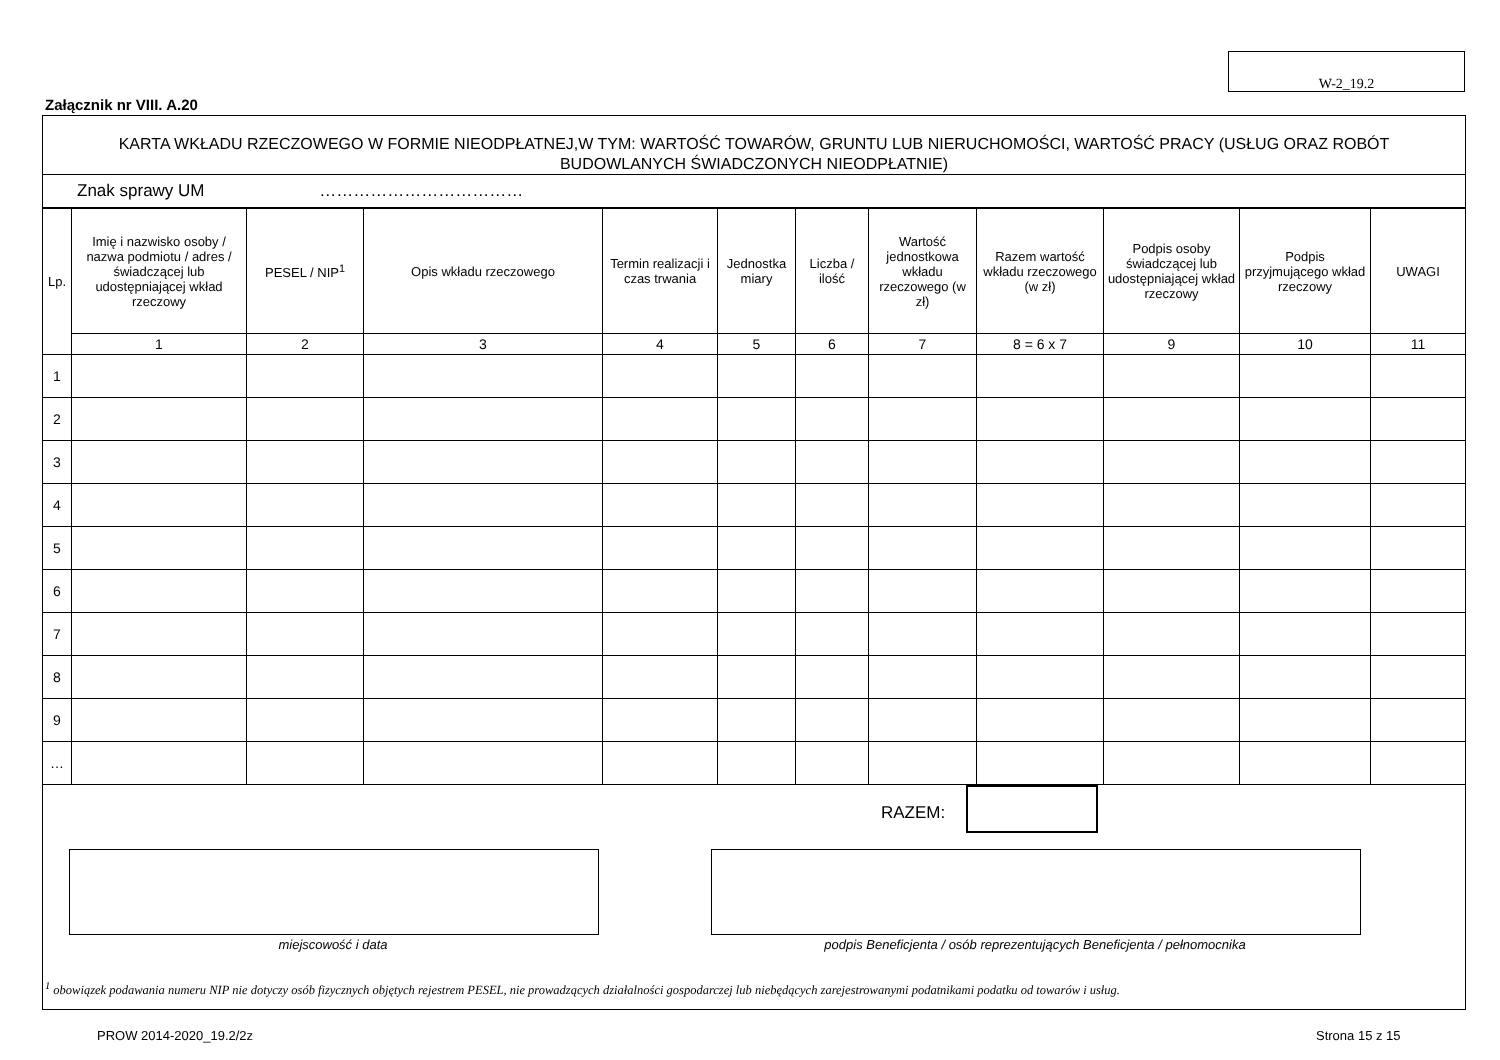W-2_19.2
Załącznik nr VIII. A.20
KARTA WKŁADU RZECZOWEGO W FORMIE NIEODPŁATNEJ,W TYM: WARTOŚĆ TOWARÓW, GRUNTU LUB NIERUCHOMOŚCI, WARTOŚĆ PRACY (USŁUG ORAZ ROBÓT BUDOWLANYCH ŚWIADCZONYCH NIEODPŁATNIE)
Znak sprawy UM ………………………………
| Lp. | Imię i nazwisko osoby / nazwa podmiotu / adres / świadczącej lub udostępniającej wkład rzeczowy | PESEL / NIP<sup>1</sup> | Opis wkładu rzeczowego | Termin realizacji i czas trwania | Jednostka miary | Liczba / ilość | Wartość jednostkowa wkładu rzeczowego (w zł) | Razem wartość wkładu rzeczowego (w zł) | Podpis osoby świadczącej lub udostępniającej wkład rzeczowy | Podpis przyjmującego wkład rzeczowy | UWAGI |
| --- | --- | --- | --- | --- | --- | --- | --- | --- | --- | --- | --- |
| | 1 | 2 | 3 | 4 | 5 | 6 | 7 | 8 = 6 x 7 | 9 | 10 | 11 |
| 1 | | | | | | | | | | | |
| 2 | | | | | | | | | | | |
| 3 | | | | | | | | | | | |
| 4 | | | | | | | | | | | |
| 5 | | | | | | | | | | | |
| 6 | | | | | | | | | | | |
| 7 | | | | | | | | | | | |
| 8 | | | | | | | | | | | |
| 9 | | | | | | | | | | | |
| … | | | | | | | | | | | |
RAZEM:
miejscowość i data podpis Beneficjenta / osób reprezentujących Beneficjenta / pełnomocnika
<sup>1</sup> obowiązek podawania numeru NIP nie dotyczy osób fizycznych objętych rejestrem PESEL, nie prowadzących działalności gospodarczej lub niebędących zarejestrowanymi podatnikami podatku od towarów i usług.
PROW 2014-2020_19.2/2z Strona 15 z 15